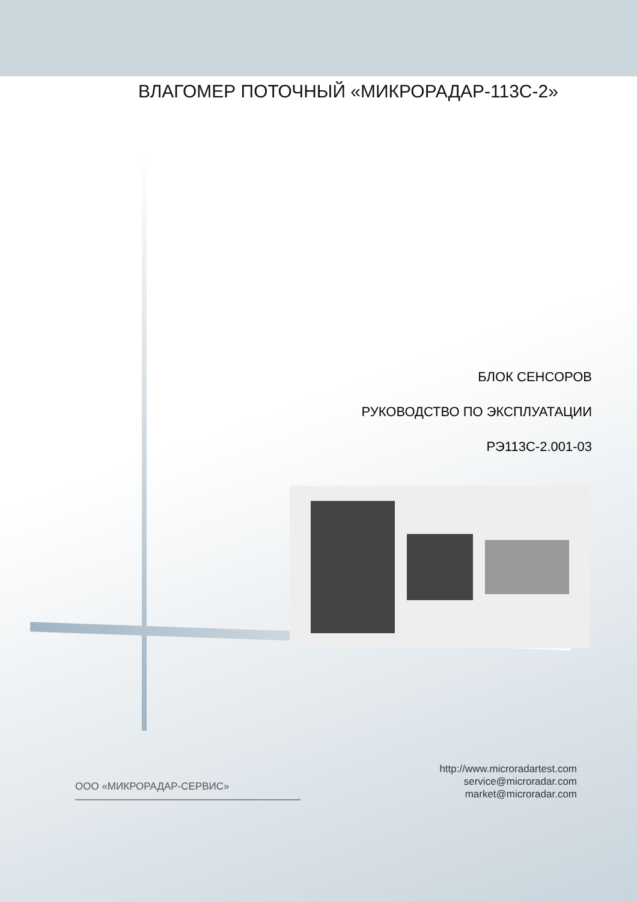ВЛАГОМЕР ПОТОЧНЫЙ «МИКРОРАДАР-113С-2»
БЛОК СЕНСОРОВ
РУКОВОДСТВО ПО ЭКСПЛУАТАЦИИ
РЭ113С-2.001-03
ООО «МИКРОРАДАР-СЕРВИС»
http://www.microradartest.com
service@microradar.com
market@microradar.com